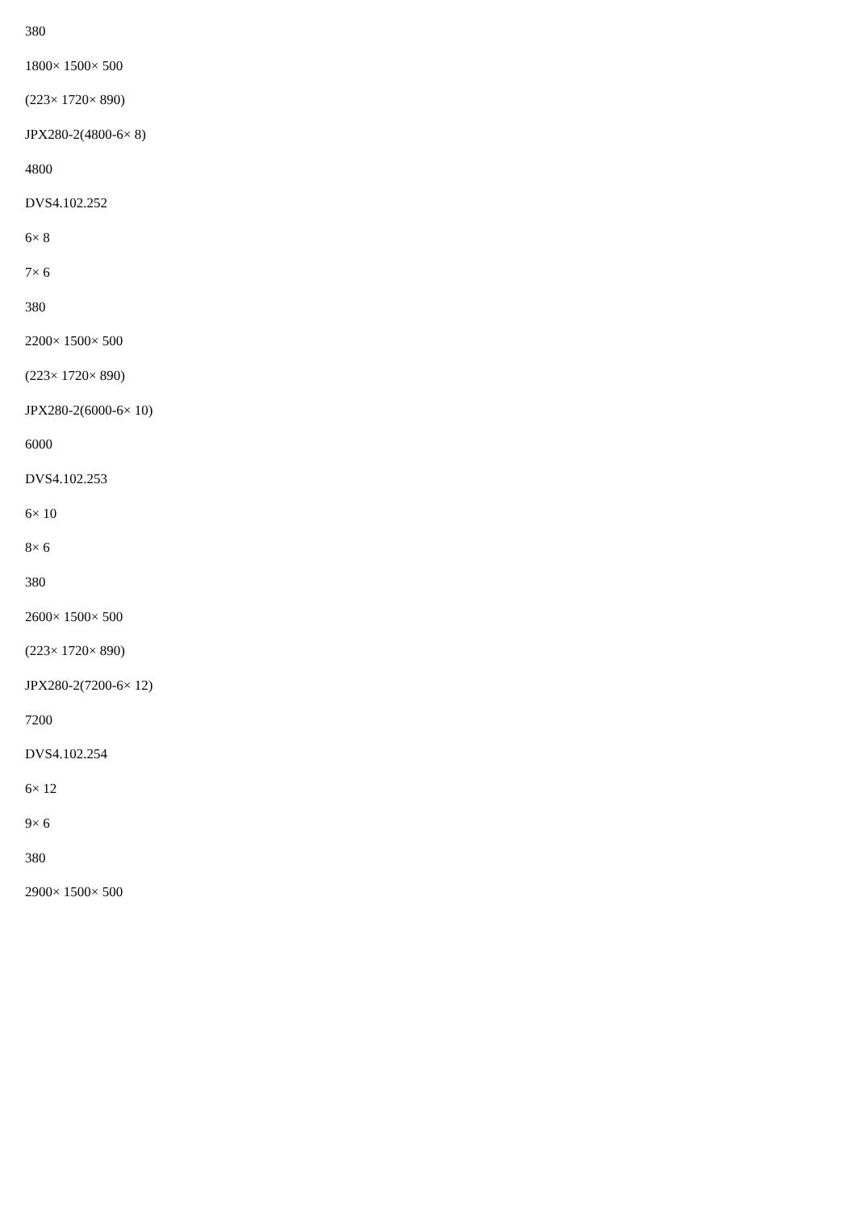380
1800× 1500× 500
(223× 1720× 890)
JPX280-2(4800-6× 8)
4800
DVS4.102.252
6× 8
7× 6
380
2200× 1500× 500
(223× 1720× 890)
JPX280-2(6000-6× 10)
6000
DVS4.102.253
6× 10
8× 6
380
2600× 1500× 500
(223× 1720× 890)
JPX280-2(7200-6× 12)
7200
DVS4.102.254
6× 12
9× 6
380
2900× 1500× 500